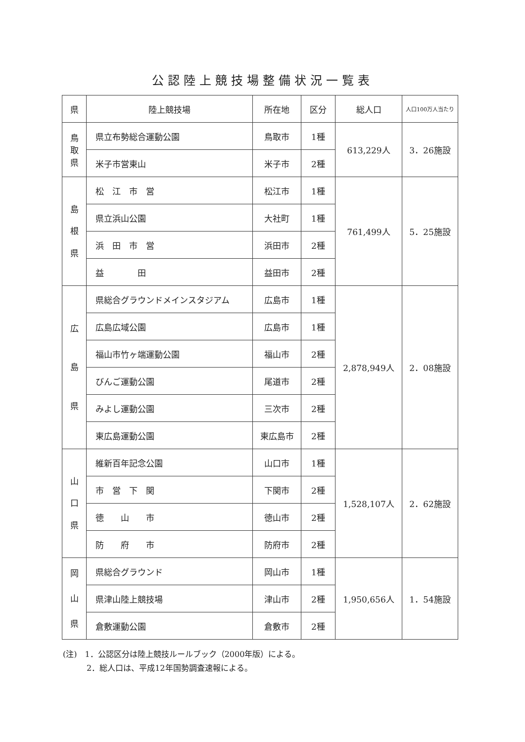公認陸上競技場整備状況一覧表
| 県 | 陸上競技場 | 所在地 | 区分 | 総人口 | 人口100万人当たり |
| --- | --- | --- | --- | --- | --- |
| 鳥 取 県 | 県立布勢総合運動公園 | 鳥取市 | 1種 | 613,229人 | 3．26施設 |
| | 米子市営東山 | 米子市 | 2種 | | |
| 島 根 県 | 松 江 市 営 | 松江市 | 1種 | 761,499人 | 5．25施設 |
| | 県立浜山公園 | 大社町 | 1種 | | |
| | 浜 田 市 営 | 浜田市 | 2種 | | |
| | 益 田 | 益田市 | 2種 | | |
| 広 島 県 | 県総合グラウンドメインスタジアム | 広島市 | 1種 | 2,878,949人 | 2．08施設 |
| | 広島広域公園 | 広島市 | 1種 | | |
| | 福山市竹ヶ端運動公園 | 福山市 | 2種 | | |
| | びんご運動公園 | 尾道市 | 2種 | | |
| | みよし運動公園 | 三次市 | 2種 | | |
| | 東広島運動公園 | 東広島市 | 2種 | | |
| 山 口 県 | 維新百年記念公園 | 山口市 | 1種 | 1,528,107人 | 2．62施設 |
| | 市 営 下 関 | 下関市 | 2種 | | |
| | 徳 山 市 | 徳山市 | 2種 | | |
| | 防 府 市 | 防府市 | 2種 | | |
| 岡 山 県 | 県総合グラウンド | 岡山市 | 1種 | 1,950,656人 | 1．54施設 |
| | 県津山陸上競技場 | 津山市 | 2種 | | |
| | 倉敷運動公園 | 倉敷市 | 2種 | | |
(注)　1．公認区分は陸上競技ルールブック（2000年版）による。
　　　2．総人口は、平成12年国勢調査速報による。